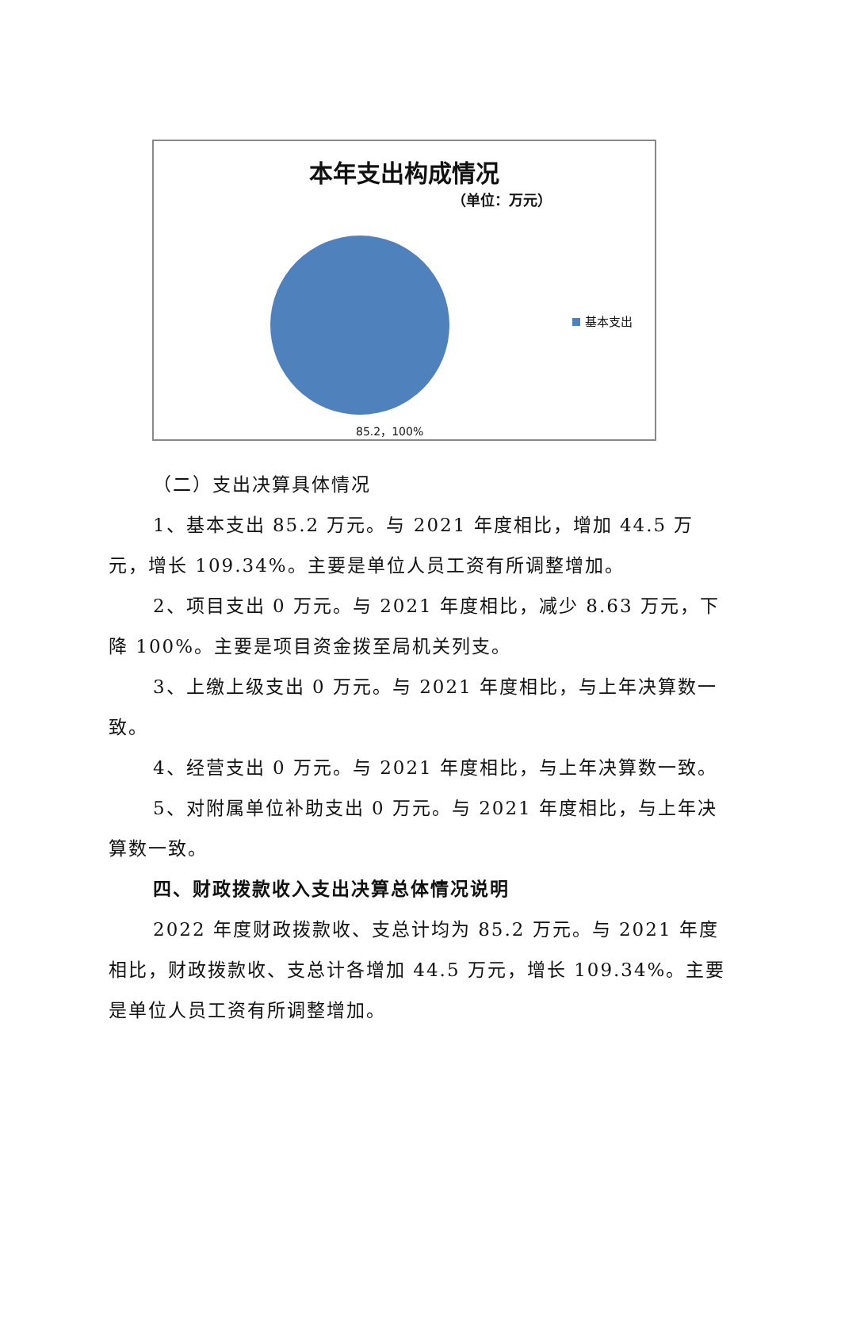本年支出构成情况
（单位：万元）
基本支出
85.2，100%
（二）支出决算具体情况
1、基本支出 85.2 万元。与 2021 年度相比，增加 44.5 万元，增长 109.34%。主要是单位人员工资有所调整增加。
2、项目支出 0 万元。与 2021 年度相比，减少 8.63 万元，下降 100%。主要是项目资金拨至局机关列支。
3、上缴上级支出 0 万元。与 2021 年度相比，与上年决算数一致。
4、经营支出 0 万元。与 2021 年度相比，与上年决算数一致。
5、对附属单位补助支出 0 万元。与 2021 年度相比，与上年决算数一致。
四、财政拨款收入支出决算总体情况说明
2022 年度财政拨款收、支总计均为 85.2 万元。与 2021 年度相比，财政拨款收、支总计各增加 44.5 万元，增长 109.34%。主要是单位人员工资有所调整增加。